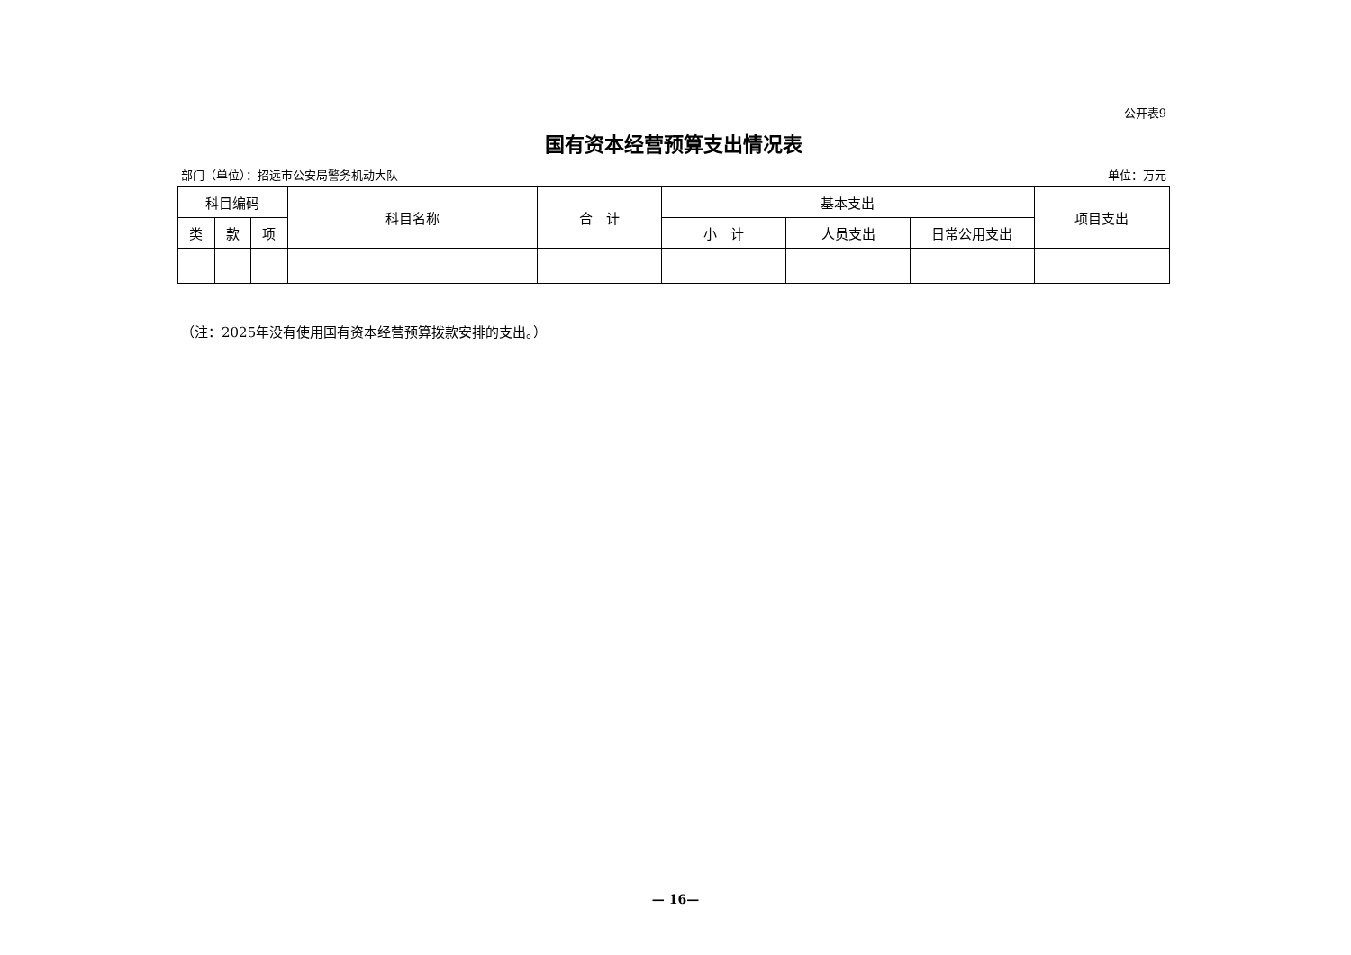公开表9
国有资本经营预算支出情况表
部门（单位）：招远市公安局警务机动大队 单位：万元
| 科目编码 | | | 科目名称 | 合 计 | 基本支出 | | | 项目支出 |
| --- | --- | --- | --- | --- | --- | --- | --- | --- |
| 类 | 款 | 项 | | | 小 计 | 人员支出 | 日常公用支出 | |
（注：2025年没有使用国有资本经营预算拨款安排的支出。）
— 16—